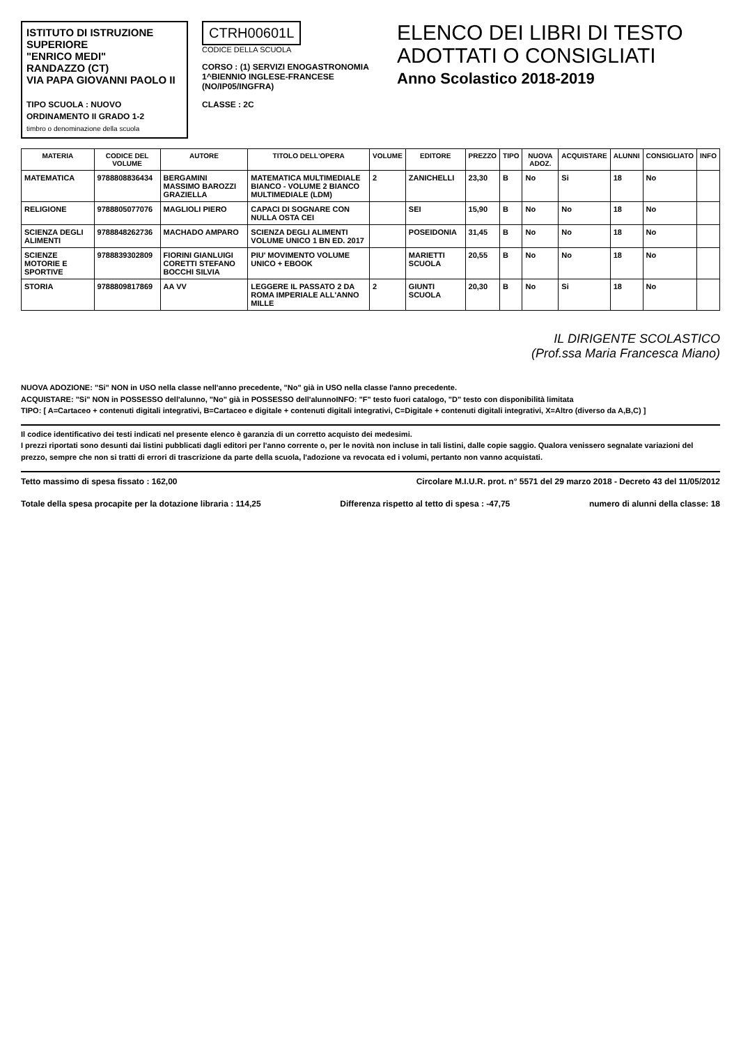ISTITUTO DI ISTRUZIONE SUPERIORE
"ENRICO MEDI"
RANDAZZO (CT)
VIA PAPA GIOVANNI PAOLO II
TIPO SCUOLA : NUOVO ORDINAMENTO II GRADO 1-2
timbro o denominazione della scuola
CTRH00601L
CODICE DELLA SCUOLA
CORSO : (1) SERVIZI ENOGASTRONOMIA 1^BIENNIO INGLESE-FRANCESE (NO/IP05/INGFRA)
CLASSE : 2C
ELENCO DEI LIBRI DI TESTO
ADOTTATI O CONSIGLIATI
Anno Scolastico 2018-2019
| MATERIA | CODICE DEL VOLUME | AUTORE | TITOLO DELL'OPERA | VOLUME | EDITORE | PREZZO | TIPO | NUOVA ADOZ. | ACQUISTARE | ALUNNI | CONSIGLIATO | INFO |
| --- | --- | --- | --- | --- | --- | --- | --- | --- | --- | --- | --- | --- |
| MATEMATICA | 9788808836434 | BERGAMINI MASSIMO BAROZZI GRAZIELLA | MATEMATICA MULTIMEDIALE BIANCO - VOLUME 2 BIANCO MULTIMEDIALE (LDM) | 2 | ZANICHELLI | 23,30 | B | No | Si | 18 | No | |
| RELIGIONE | 9788805077076 | MAGLIOLI PIERO | CAPACI DI SOGNARE CON NULLA OSTA CEI | | SEI | 15,90 | B | No | No | 18 | No | |
| SCIENZA DEGLI ALIMENTI | 9788848262736 | MACHADO AMPARO | SCIENZA DEGLI ALIMENTI VOLUME UNICO 1 BN ED. 2017 | | POSEIDONIA | 31,45 | B | No | No | 18 | No | |
| SCIENZE MOTORIE E SPORTIVE | 9788839302809 | FIORINI GIANLUIGI CORETTI STEFANO BOCCHI SILVIA | PIU' MOVIMENTO VOLUME UNICO + EBOOK | | MARIETTI SCUOLA | 20,55 | B | No | No | 18 | No | |
| STORIA | 9788809817869 | AA VV | LEGGERE IL PASSATO 2 DA ROMA IMPERIALE ALL'ANNO MILLE | 2 | GIUNTI SCUOLA | 20,30 | B | No | Si | 18 | No | |
IL DIRIGENTE SCOLASTICO
(Prof.ssa Maria Francesca Miano)
NUOVA ADOZIONE: "Si" NON in USO nella classe nell'anno precedente, "No" già in USO nella classe l'anno precedente.
ACQUISTARE: "Si" NON in POSSESSO dell'alunno, "No" già in POSSESSO dell'alunnoINFO: "F" testo fuori catalogo, "D" testo con disponibilità limitata
TIPO: [ A=Cartaceo + contenuti digitali integrativi, B=Cartaceo e digitale + contenuti digitali integrativi, C=Digitale + contenuti digitali integrativi, X=Altro (diverso da A,B,C) ]
Il codice identificativo dei testi indicati nel presente elenco è garanzia di un corretto acquisto dei medesimi.
I prezzi riportati sono desunti dai listini pubblicati dagli editori per l'anno corrente o, per le novità non incluse in tali listini, dalle copie saggio. Qualora venissero segnalate variazioni del prezzo, sempre che non si tratti di errori di trascrizione da parte della scuola, l'adozione va revocata ed i volumi, pertanto non vanno acquistati.
Tetto massimo di spesa fissato : 162,00 Circolare M.I.U.R. prot. n° 5571 del 29 marzo 2018 - Decreto 43 del 11/05/2012
Totale della spesa procapite per la dotazione libraria : 114,25 Differenza rispetto al tetto di spesa : -47,75 numero di alunni della classe: 18